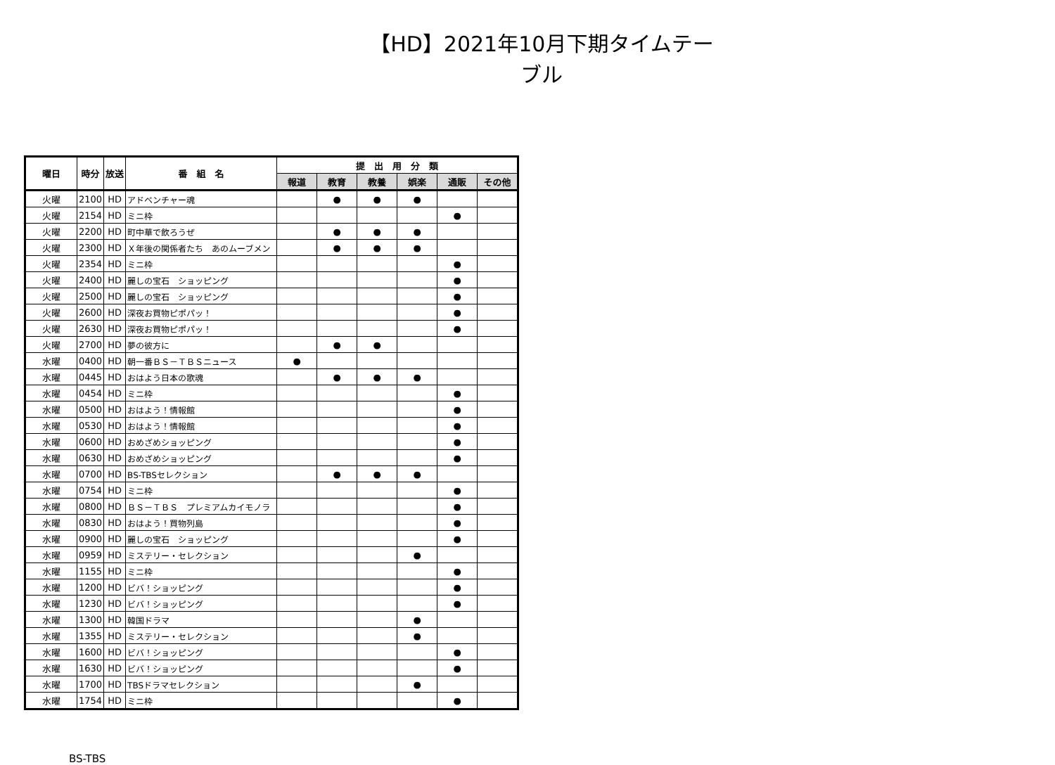【HD】2021年10月下期タイムテーブル
| 曜日 | 時分 | 放送 | 番 組 名 | 提 出 用 分 類 | | | | | |
| --- | --- | --- | --- | --- | --- | --- | --- | --- | --- |
| | | | | 報道 | 教育 | 教養 | 娯楽 | 通販 | その他 |
| 火曜 | 2100 | HD | アドベンチャー魂 | | ● | ● | ● | | |
| 火曜 | 2154 | HD | ミニ枠 | | | | | ● | |
| 火曜 | 2200 | HD | 町中華で飲ろうぜ | | ● | ● | ● | | |
| 火曜 | 2300 | HD | Ｘ年後の関係者たち あのムーブメン | | ● | ● | ● | | |
| 火曜 | 2354 | HD | ミニ枠 | | | | | ● | |
| 火曜 | 2400 | HD | 麗しの宝石 ショッピング | | | | | ● | |
| 火曜 | 2500 | HD | 麗しの宝石 ショッピング | | | | | ● | |
| 火曜 | 2600 | HD | 深夜お買物ピポパッ！ | | | | | ● | |
| 火曜 | 2630 | HD | 深夜お買物ピポパッ！ | | | | | ● | |
| 火曜 | 2700 | HD | 夢の彼方に | | ● | ● | | | |
| 水曜 | 0400 | HD | 朝一番ＢＳ－ＴＢＳニュース | ● | | | | | |
| 水曜 | 0445 | HD | おはよう日本の歌魂 | | ● | ● | ● | | |
| 水曜 | 0454 | HD | ミニ枠 | | | | | ● | |
| 水曜 | 0500 | HD | おはよう！情報館 | | | | | ● | |
| 水曜 | 0530 | HD | おはよう！情報館 | | | | | ● | |
| 水曜 | 0600 | HD | おめざめショッピング | | | | | ● | |
| 水曜 | 0630 | HD | おめざめショッピング | | | | | ● | |
| 水曜 | 0700 | HD | BS-TBSセレクション | | ● | ● | ● | | |
| 水曜 | 0754 | HD | ミニ枠 | | | | | ● | |
| 水曜 | 0800 | HD | ＢＳ－ＴＢＳ プレミアムカイモノラ | | | | | ● | |
| 水曜 | 0830 | HD | おはよう！買物列島 | | | | | ● | |
| 水曜 | 0900 | HD | 麗しの宝石 ショッピング | | | | | ● | |
| 水曜 | 0959 | HD | ミステリー・セレクション | | | | ● | | |
| 水曜 | 1155 | HD | ミニ枠 | | | | | ● | |
| 水曜 | 1200 | HD | ビバ！ショッピング | | | | | ● | |
| 水曜 | 1230 | HD | ビバ！ショッピング | | | | | ● | |
| 水曜 | 1300 | HD | 韓国ドラマ | | | | ● | | |
| 水曜 | 1355 | HD | ミステリー・セレクション | | | | ● | | |
| 水曜 | 1600 | HD | ビバ！ショッピング | | | | | ● | |
| 水曜 | 1630 | HD | ビバ！ショッピング | | | | | ● | |
| 水曜 | 1700 | HD | TBSドラマセレクション | | | | ● | | |
| 水曜 | 1754 | HD | ミニ枠 | | | | | ● | |
BS-TBS